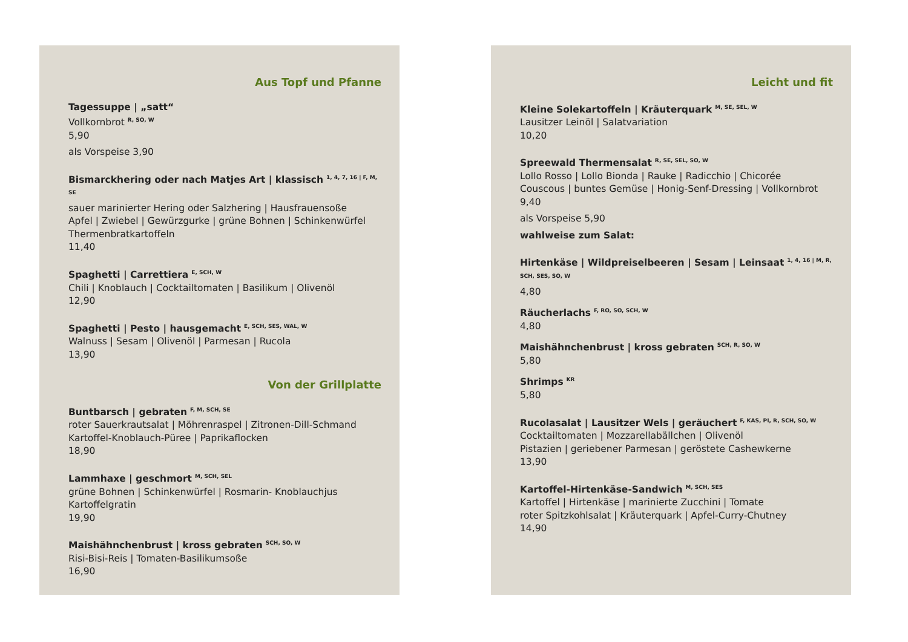Aus Topf und Pfanne
Tagessuppe | „satt“
Vollkornbrot <sup>R, SO, W</sup>
5,90
als Vorspeise 3,90
Bismarckhering oder nach Matjes Art | klassisch <sup>1, 4, 7, 16 | F, M, SE</sup>
sauer marinierter Hering oder Salzhering | Hausfrauensoße
Apfel | Zwiebel | Gewürzgurke | grüne Bohnen | Schinkenwürfel
Thermenbratkartoffeln
11,40
Spaghetti | Carrettiera <sup>E, SCH, W</sup>
Chili | Knoblauch | Cocktailtomaten | Basilikum | Olivenöl
12,90
Spaghetti | Pesto | hausgemacht <sup>E, SCH, SES, WAL, W</sup>
Walnuss | Sesam | Olivenöl | Parmesan | Rucola
13,90
Von der Grillplatte
Buntbarsch | gebraten <sup>F, M, SCH, SE</sup>
roter Sauerkrautsalat | Möhrenraspel | Zitronen-Dill-Schmand
Kartoffel-Knoblauch-Püree | Paprikaflocken
18,90
Lammhaxe | geschmort <sup>M, SCH, SEL</sup>
grüne Bohnen | Schinkenwürfel | Rosmarin- Knoblauchjus
Kartoffelgratin
19,90
Maishähnchenbrust | kross gebraten <sup>SCH, SO, W</sup>
Risi-Bisi-Reis | Tomaten-Basilikumsoße
16,90
Leicht und fit
Kleine Solekartoffeln | Kräuterquark <sup>M, SE, SEL, W</sup>
Lausitzer Leinöl | Salatvariation
10,20
Spreewald Thermensalat <sup>R, SE, SEL, SO, W</sup>
Lollo Rosso | Lollo Bionda | Rauke | Radicchio | Chicorée
Couscous | buntes Gemüse | Honig-Senf-Dressing | Vollkornbrot
9,40
als Vorspeise 5,90
wahlweise zum Salat:
Hirtenkäse | Wildpreiselbeeren | Sesam | Leinsaat <sup>1, 4, 16 | M, R, SCH, SES, SO, W</sup>
4,80
Räucherlachs <sup>F, RO, SO, SCH, W</sup>
4,80
Maishähnchenbrust | kross gebraten <sup>SCH, R, SO, W</sup>
5,80
Shrimps <sup>KR</sup>
5,80
Rucolasalat | Lausitzer Wels | geräuchert <sup>F, KAS, PI, R, SCH, SO, W</sup>
Cocktailtomaten | Mozzarellabällchen | Olivenöl
Pistazien | geriebener Parmesan | geröstete Cashewkerne
13,90
Kartoffel-Hirtenkäse-Sandwich <sup>M, SCH, SES</sup>
Kartoffel | Hirtenkäse | marinierte Zucchini | Tomate
roter Spitzkohlsalat | Kräuterquark | Apfel-Curry-Chutney
14,90